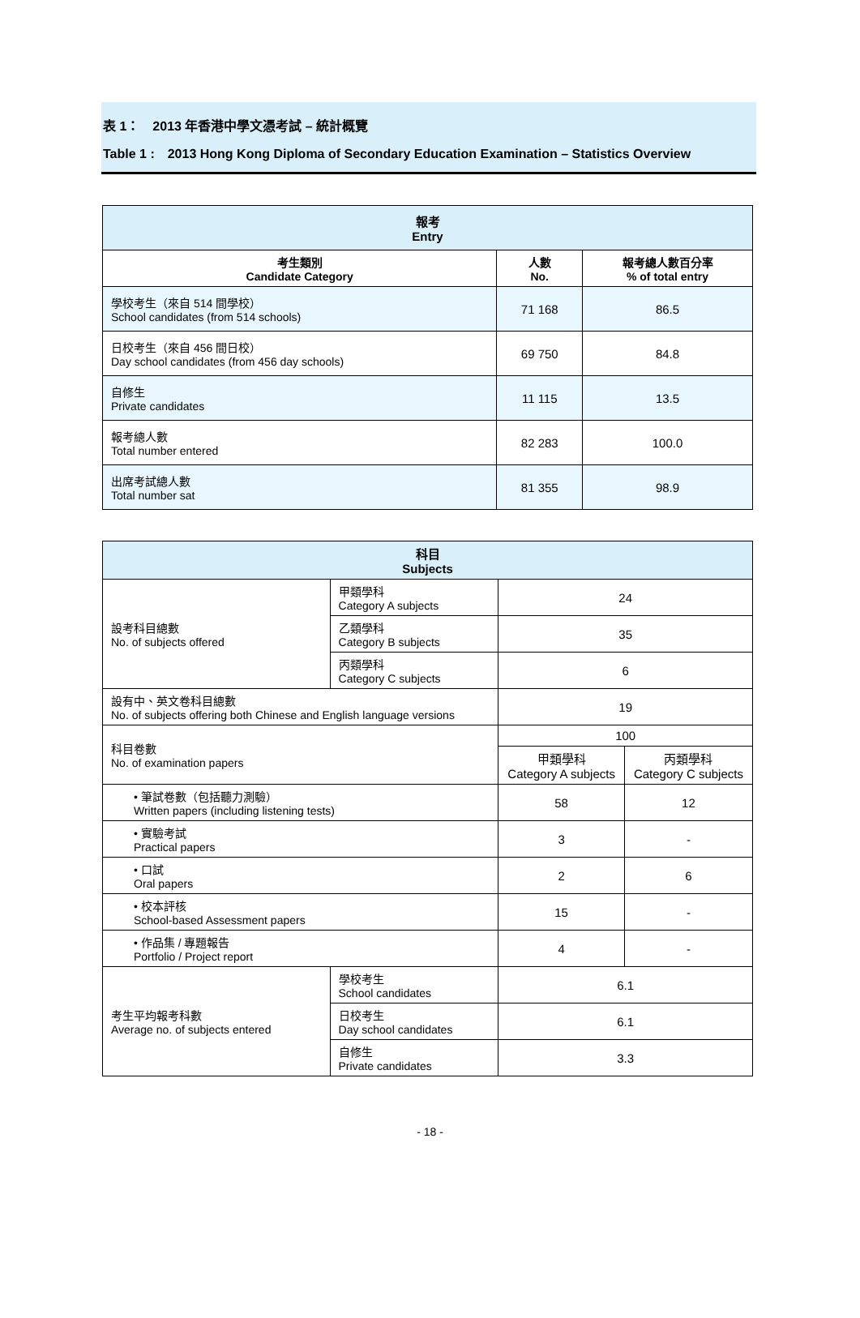表 1：　2013 年香港中學文憑考試 – 統計概覽
Table 1 :　2013 Hong Kong Diploma of Secondary Education Examination – Statistics Overview
| 報考 Entry | | |
| 考生類別 Candidate Category | 人數 No. | 報考總人數百分率 % of total entry |
| 學校考生（來自 514 間學校） School candidates (from 514 schools) | 71 168 | 86.5 |
| 日校考生（來自 456 間日校） Day school candidates (from 456 day schools) | 69 750 | 84.8 |
| 自修生 Private candidates | 11 115 | 13.5 |
| 報考總人數 Total number entered | 82 283 | 100.0 |
| 出席考試總人數 Total number sat | 81 355 | 98.9 |
| 科目 Subjects | | | |
| 設考科目總數 No. of subjects offered | 甲類學科 Category A subjects | 24 | |
| | 乙類學科 Category B subjects | 35 | |
| | 丙類學科 Category C subjects | 6 | |
| 設有中、英文卷科目總數 No. of subjects offering both Chinese and English language versions | | 19 | |
| 科目卷數 No. of examination papers | | 100 | |
| | | 甲類學科 Category A subjects | 丙類學科 Category C subjects |
| • 筆試卷數（包括聽力測驗） Written papers (including listening tests) | | 58 | 12 |
| • 實驗考試 Practical papers | | 3 | - |
| • 口試 Oral papers | | 2 | 6 |
| • 校本評核 School-based Assessment papers | | 15 | - |
| • 作品集 / 專題報告 Portfolio / Project report | | 4 | - |
| 考生平均報考科數 Average no. of subjects entered | 學校考生 School candidates | 6.1 | |
| | 日校考生 Day school candidates | 6.1 | |
| | 自修生 Private candidates | 3.3 | |
- 18 -